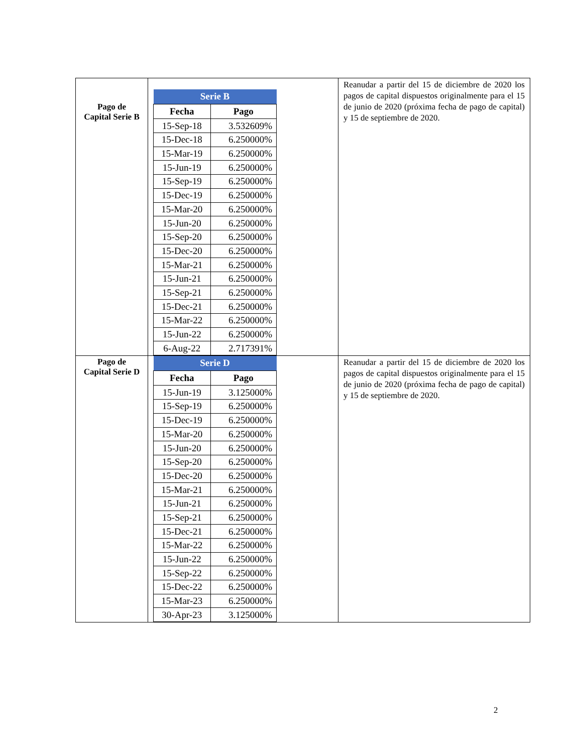| Pago de Capital Serie B | / Serie B / / / --- / --- / / Fecha / Pago / / 15-Sep-18 / 3.532609% / / 15-Dec-18 / 6.250000% / / 15-Mar-19 / 6.250000% / / 15-Jun-19 / 6.250000% / / 15-Sep-19 / 6.250000% / / 15-Dec-19 / 6.250000% / / 15-Mar-20 / 6.250000% / / 15-Jun-20 / 6.250000% / / 15-Sep-20 / 6.250000% / / 15-Dec-20 / 6.250000% / / 15-Mar-21 / 6.250000% / / 15-Jun-21 / 6.250000% / / 15-Sep-21 / 6.250000% / / 15-Dec-21 / 6.250000% / / 15-Mar-22 / 6.250000% / / 15-Jun-22 / 6.250000% / / 6-Aug-22 / 2.717391% / | Reanudar a partir del 15 de diciembre de 2020 los pagos de capital dispuestos originalmente para el 15 de junio de 2020 (próxima fecha de pago de capital) y 15 de septiembre de 2020. |
| Pago de Capital Serie D | / Serie D / / / --- / --- / / Fecha / Pago / / 15-Jun-19 / 3.125000% / / 15-Sep-19 / 6.250000% / / 15-Dec-19 / 6.250000% / / 15-Mar-20 / 6.250000% / / 15-Jun-20 / 6.250000% / / 15-Sep-20 / 6.250000% / / 15-Dec-20 / 6.250000% / / 15-Mar-21 / 6.250000% / / 15-Jun-21 / 6.250000% / / 15-Sep-21 / 6.250000% / / 15-Dec-21 / 6.250000% / / 15-Mar-22 / 6.250000% / / 15-Jun-22 / 6.250000% / / 15-Sep-22 / 6.250000% / / 15-Dec-22 / 6.250000% / / 15-Mar-23 / 6.250000% / / 30-Apr-23 / 3.125000% / | Reanudar a partir del 15 de diciembre de 2020 los pagos de capital dispuestos originalmente para el 15 de junio de 2020 (próxima fecha de pago de capital) y 15 de septiembre de 2020. |
2